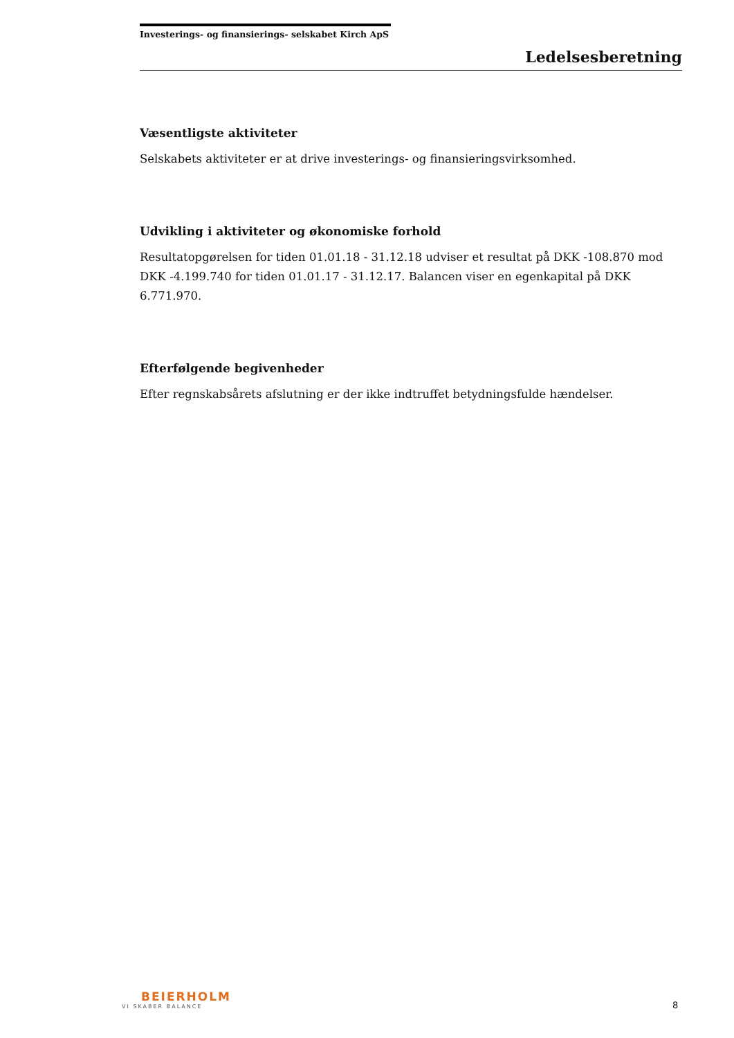Investerings- og finansierings- selskabet Kirch ApS
Ledelsesberetning
Væsentligste aktiviteter
Selskabets aktiviteter er at drive investerings- og finansieringsvirksomhed.
Udvikling i aktiviteter og økonomiske forhold
Resultatopgørelsen for tiden 01.01.18 - 31.12.18 udviser et resultat på DKK -108.870 mod DKK -4.199.740 for tiden 01.01.17 - 31.12.17. Balancen viser en egenkapital på DKK 6.771.970.
Efterfølgende begivenheder
Efter regnskabsårets afslutning er der ikke indtruffet betydningsfulde hændelser.
BEIERHOLM
VI SKABER BALANCE
8